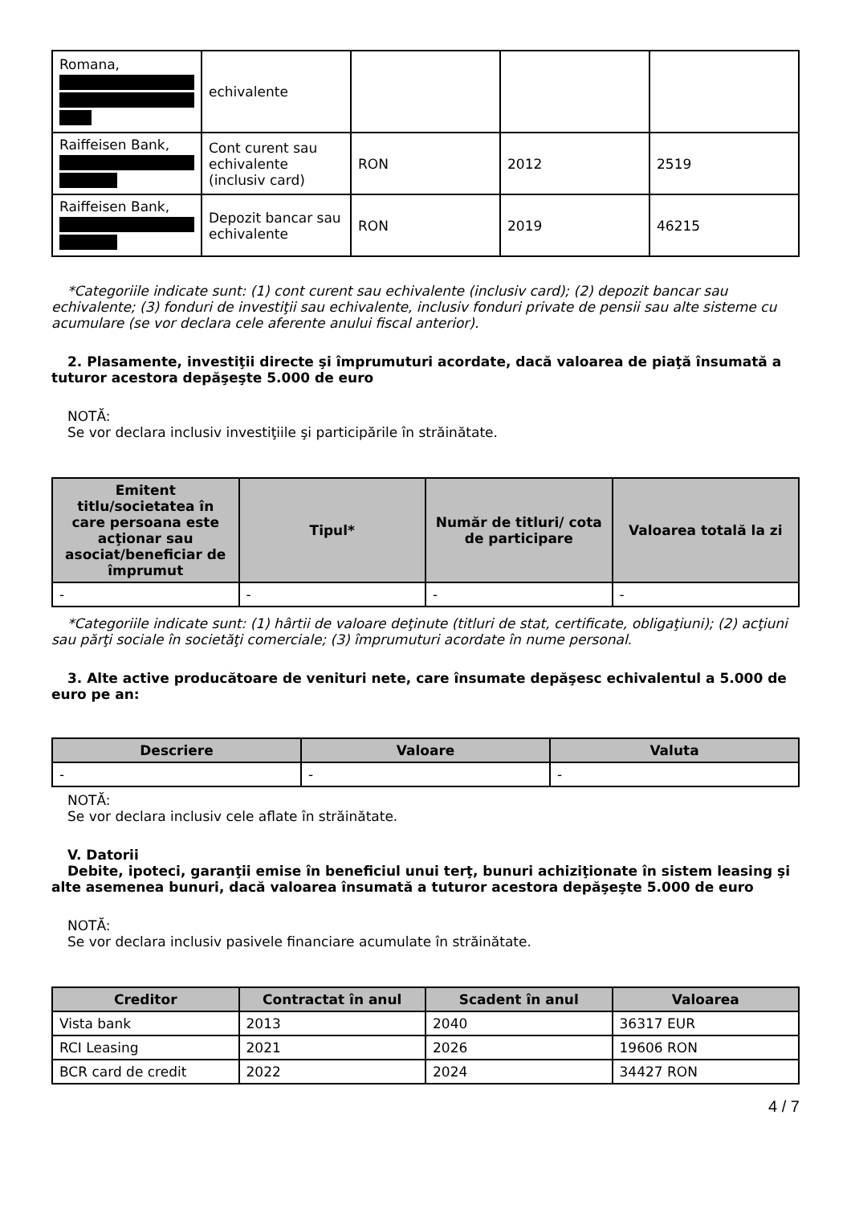| Romana, | echivalente | | | |
| Raiffeisen Bank, | Cont curent sau echivalente (inclusiv card) | RON | 2012 | 2519 |
| Raiffeisen Bank, | Depozit bancar sau echivalente | RON | 2019 | 46215 |
*Categoriile indicate sunt: (1) cont curent sau echivalente (inclusiv card); (2) depozit bancar sau echivalente; (3) fonduri de investiţii sau echivalente, inclusiv fonduri private de pensii sau alte sisteme cu acumulare (se vor declara cele aferente anului fiscal anterior).
2. Plasamente, investiţii directe şi împrumuturi acordate, dacă valoarea de piaţă însumată a tuturor acestora depăşeşte 5.000 de euro
NOTĂ:
Se vor declara inclusiv investiţiile şi participările în străinătate.
| Emitent titlu/societatea în care persoana este acţionar sau asociat/beneficiar de împrumut | Tipul* | Număr de titluri/ cota de participare | Valoarea totală la zi |
| --- | --- | --- | --- |
| - | - | - | - |
*Categoriile indicate sunt: (1) hârtii de valoare deţinute (titluri de stat, certificate, obligaţiuni); (2) acţiuni sau părţi sociale în societăţi comerciale; (3) împrumuturi acordate în nume personal.
3. Alte active producătoare de venituri nete, care însumate depăşesc echivalentul a 5.000 de euro pe an:
| Descriere | Valoare | Valuta |
| --- | --- | --- |
| - | - | - |
NOTĂ:
Se vor declara inclusiv cele aflate în străinătate.
V. Datorii
Debite, ipoteci, garanţii emise în beneficiul unui terţ, bunuri achiziţionate în sistem leasing şi alte asemenea bunuri, dacă valoarea însumată a tuturor acestora depăşeşte 5.000 de euro
NOTĂ:
Se vor declara inclusiv pasivele financiare acumulate în străinătate.
| Creditor | Contractat în anul | Scadent în anul | Valoarea |
| --- | --- | --- | --- |
| Vista bank | 2013 | 2040 | 36317 EUR |
| RCI Leasing | 2021 | 2026 | 19606 RON |
| BCR card de credit | 2022 | 2024 | 34427 RON |
4 / 7